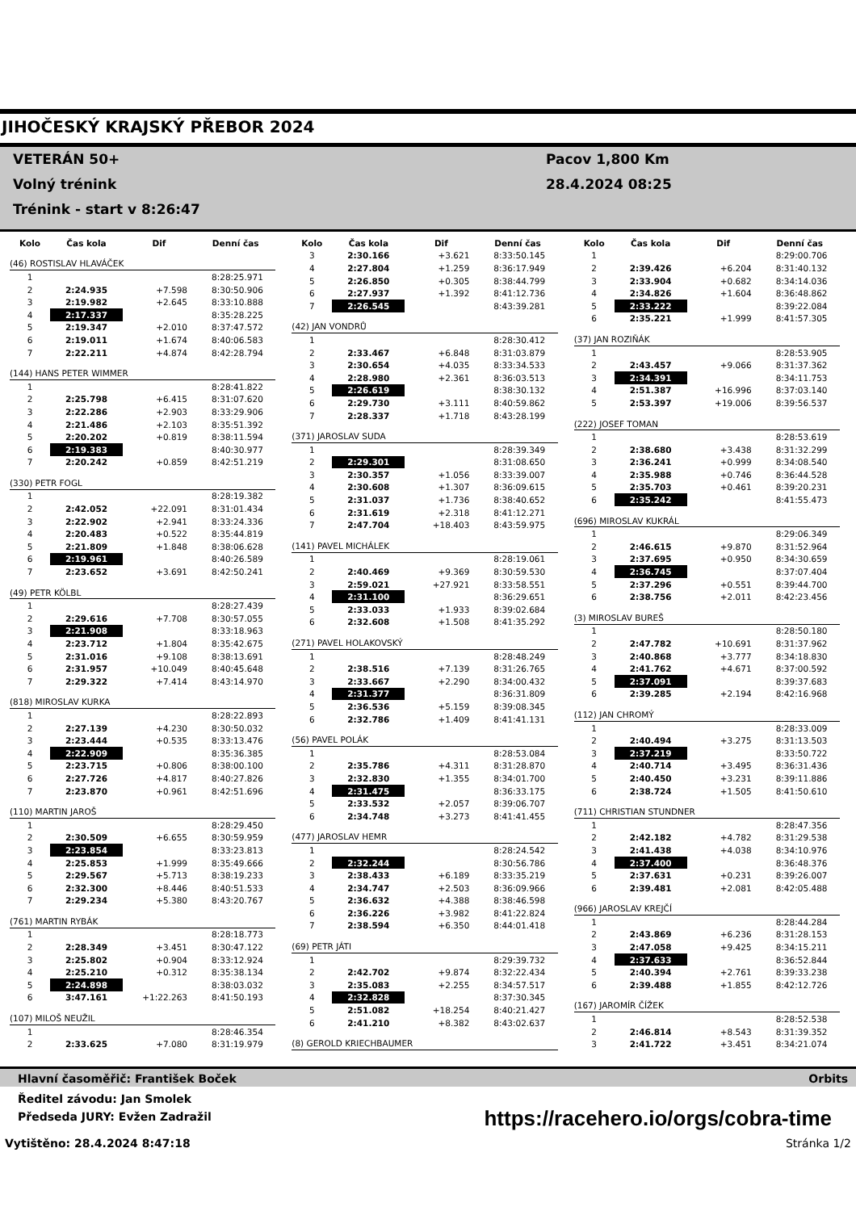JIHOČESKÝ KRAJSKÝ PŘEBOR 2024
VETERÁN 50+
Volný trénink
Trénink - start v 8:26:47
Pacov 1,800 Km
28.4.2024 08:25
| Kolo | Čas kola | Dif | Denní čas |
| --- | --- | --- | --- |
| (46) ROSTISLAV HLAVÁČEK | | | |
| 1 | | | 8:28:25.971 |
| 2 | 2:24.935 | +7.598 | 8:30:50.906 |
| 3 | 2:19.982 | +2.645 | 8:33:10.888 |
| 4 | 2:17.337 | | 8:35:28.225 |
| 5 | 2:19.347 | +2.010 | 8:37:47.572 |
| 6 | 2:19.011 | +1.674 | 8:40:06.583 |
| 7 | 2:22.211 | +4.874 | 8:42:28.794 |
| (144) HANS PETER WIMMER | | | |
| 1 | | | 8:28:41.822 |
| 2 | 2:25.798 | +6.415 | 8:31:07.620 |
| 3 | 2:22.286 | +2.903 | 8:33:29.906 |
| 4 | 2:21.486 | +2.103 | 8:35:51.392 |
| 5 | 2:20.202 | +0.819 | 8:38:11.594 |
| 6 | 2:19.383 | | 8:40:30.977 |
| 7 | 2:20.242 | +0.859 | 8:42:51.219 |
| (330) PETR FOGL | | | |
| 1 | | | 8:28:19.382 |
| 2 | 2:42.052 | +22.091 | 8:31:01.434 |
| 3 | 2:22.902 | +2.941 | 8:33:24.336 |
| 4 | 2:20.483 | +0.522 | 8:35:44.819 |
| 5 | 2:21.809 | +1.848 | 8:38:06.628 |
| 6 | 2:19.961 | | 8:40:26.589 |
| 7 | 2:23.652 | +3.691 | 8:42:50.241 |
| (49) PETR KÖLBL | | | |
| 1 | | | 8:28:27.439 |
| 2 | 2:29.616 | +7.708 | 8:30:57.055 |
| 3 | 2:21.908 | | 8:33:18.963 |
| 4 | 2:23.712 | +1.804 | 8:35:42.675 |
| 5 | 2:31.016 | +9.108 | 8:38:13.691 |
| 6 | 2:31.957 | +10.049 | 8:40:45.648 |
| 7 | 2:29.322 | +7.414 | 8:43:14.970 |
| (818) MIROSLAV KURKA | | | |
| 1 | | | 8:28:22.893 |
| 2 | 2:27.139 | +4.230 | 8:30:50.032 |
| 3 | 2:23.444 | +0.535 | 8:33:13.476 |
| 4 | 2:22.909 | | 8:35:36.385 |
| 5 | 2:23.715 | +0.806 | 8:38:00.100 |
| 6 | 2:27.726 | +4.817 | 8:40:27.826 |
| 7 | 2:23.870 | +0.961 | 8:42:51.696 |
| (110) MARTIN JAROŠ | | | |
| 1 | | | 8:28:29.450 |
| 2 | 2:30.509 | +6.655 | 8:30:59.959 |
| 3 | 2:23.854 | | 8:33:23.813 |
| 4 | 2:25.853 | +1.999 | 8:35:49.666 |
| 5 | 2:29.567 | +5.713 | 8:38:19.233 |
| 6 | 2:32.300 | +8.446 | 8:40:51.533 |
| 7 | 2:29.234 | +5.380 | 8:43:20.767 |
| (761) MARTIN RYBÁK | | | |
| 1 | | | 8:28:18.773 |
| 2 | 2:28.349 | +3.451 | 8:30:47.122 |
| 3 | 2:25.802 | +0.904 | 8:33:12.924 |
| 4 | 2:25.210 | +0.312 | 8:35:38.134 |
| 5 | 2:24.898 | | 8:38:03.032 |
| 6 | 3:47.161 | +1:22.263 | 8:41:50.193 |
| (107) MILOŠ NEUŽIL | | | |
| 1 | | | 8:28:46.354 |
| 2 | 2:33.625 | +7.080 | 8:31:19.979 |
| Kolo | Čas kola | Dif | Denní čas |
| --- | --- | --- | --- |
| 3 | 2:30.166 | +3.621 | 8:33:50.145 |
| 4 | 2:27.804 | +1.259 | 8:36:17.949 |
| 5 | 2:26.850 | +0.305 | 8:38:44.799 |
| 6 | 2:27.937 | +1.392 | 8:41:12.736 |
| 7 | 2:26.545 | | 8:43:39.281 |
| (42) JAN VONDRŮ | | | |
| 1 | | | 8:28:30.412 |
| 2 | 2:33.467 | +6.848 | 8:31:03.879 |
| 3 | 2:30.654 | +4.035 | 8:33:34.533 |
| 4 | 2:28.980 | +2.361 | 8:36:03.513 |
| 5 | 2:26.619 | | 8:38:30.132 |
| 6 | 2:29.730 | +3.111 | 8:40:59.862 |
| 7 | 2:28.337 | +1.718 | 8:43:28.199 |
| (371) JAROSLAV SUDA | | | |
| 1 | | | 8:28:39.349 |
| 2 | 2:29.301 | | 8:31:08.650 |
| 3 | 2:30.357 | +1.056 | 8:33:39.007 |
| 4 | 2:30.608 | +1.307 | 8:36:09.615 |
| 5 | 2:31.037 | +1.736 | 8:38:40.652 |
| 6 | 2:31.619 | +2.318 | 8:41:12.271 |
| 7 | 2:47.704 | +18.403 | 8:43:59.975 |
| (141) PAVEL MICHÁLEK | | | |
| 1 | | | 8:28:19.061 |
| 2 | 2:40.469 | +9.369 | 8:30:59.530 |
| 3 | 2:59.021 | +27.921 | 8:33:58.551 |
| 4 | 2:31.100 | | 8:36:29.651 |
| 5 | 2:33.033 | +1.933 | 8:39:02.684 |
| 6 | 2:32.608 | +1.508 | 8:41:35.292 |
| (271) PAVEL HOLAKOVSKÝ | | | |
| 1 | | | 8:28:48.249 |
| 2 | 2:38.516 | +7.139 | 8:31:26.765 |
| 3 | 2:33.667 | +2.290 | 8:34:00.432 |
| 4 | 2:31.377 | | 8:36:31.809 |
| 5 | 2:36.536 | +5.159 | 8:39:08.345 |
| 6 | 2:32.786 | +1.409 | 8:41:41.131 |
| (56) PAVEL POLÁK | | | |
| 1 | | | 8:28:53.084 |
| 2 | 2:35.786 | +4.311 | 8:31:28.870 |
| 3 | 2:32.830 | +1.355 | 8:34:01.700 |
| 4 | 2:31.475 | | 8:36:33.175 |
| 5 | 2:33.532 | +2.057 | 8:39:06.707 |
| 6 | 2:34.748 | +3.273 | 8:41:41.455 |
| (477) JAROSLAV HEMR | | | |
| 1 | | | 8:28:24.542 |
| 2 | 2:32.244 | | 8:30:56.786 |
| 3 | 2:38.433 | +6.189 | 8:33:35.219 |
| 4 | 2:34.747 | +2.503 | 8:36:09.966 |
| 5 | 2:36.632 | +4.388 | 8:38:46.598 |
| 6 | 2:36.226 | +3.982 | 8:41:22.824 |
| 7 | 2:38.594 | +6.350 | 8:44:01.418 |
| (69) PETR JÁTI | | | |
| 1 | | | 8:29:39.732 |
| 2 | 2:42.702 | +9.874 | 8:32:22.434 |
| 3 | 2:35.083 | +2.255 | 8:34:57.517 |
| 4 | 2:32.828 | | 8:37:30.345 |
| 5 | 2:51.082 | +18.254 | 8:40:21.427 |
| 6 | 2:41.210 | +8.382 | 8:43:02.637 |
| (8) GEROLD KRIECHBAUMER | | | |
| Kolo | Čas kola | Dif | Denní čas |
| --- | --- | --- | --- |
| 1 | | | 8:29:00.706 |
| 2 | 2:39.426 | +6.204 | 8:31:40.132 |
| 3 | 2:33.904 | +0.682 | 8:34:14.036 |
| 4 | 2:34.826 | +1.604 | 8:36:48.862 |
| 5 | 2:33.222 | | 8:39:22.084 |
| 6 | 2:35.221 | +1.999 | 8:41:57.305 |
| (37) JAN ROZIŇÁK | | | |
| 1 | | | 8:28:53.905 |
| 2 | 2:43.457 | +9.066 | 8:31:37.362 |
| 3 | 2:34.391 | | 8:34:11.753 |
| 4 | 2:51.387 | +16.996 | 8:37:03.140 |
| 5 | 2:53.397 | +19.006 | 8:39:56.537 |
| (222) JOSEF TOMAN | | | |
| 1 | | | 8:28:53.619 |
| 2 | 2:38.680 | +3.438 | 8:31:32.299 |
| 3 | 2:36.241 | +0.999 | 8:34:08.540 |
| 4 | 2:35.988 | +0.746 | 8:36:44.528 |
| 5 | 2:35.703 | +0.461 | 8:39:20.231 |
| 6 | 2:35.242 | | 8:41:55.473 |
| (696) MIROSLAV KUKRÁL | | | |
| 1 | | | 8:29:06.349 |
| 2 | 2:46.615 | +9.870 | 8:31:52.964 |
| 3 | 2:37.695 | +0.950 | 8:34:30.659 |
| 4 | 2:36.745 | | 8:37:07.404 |
| 5 | 2:37.296 | +0.551 | 8:39:44.700 |
| 6 | 2:38.756 | +2.011 | 8:42:23.456 |
| (3) MIROSLAV BUREŠ | | | |
| 1 | | | 8:28:50.180 |
| 2 | 2:47.782 | +10.691 | 8:31:37.962 |
| 3 | 2:40.868 | +3.777 | 8:34:18.830 |
| 4 | 2:41.762 | +4.671 | 8:37:00.592 |
| 5 | 2:37.091 | | 8:39:37.683 |
| 6 | 2:39.285 | +2.194 | 8:42:16.968 |
| (112) JAN CHROMÝ | | | |
| 1 | | | 8:28:33.009 |
| 2 | 2:40.494 | +3.275 | 8:31:13.503 |
| 3 | 2:37.219 | | 8:33:50.722 |
| 4 | 2:40.714 | +3.495 | 8:36:31.436 |
| 5 | 2:40.450 | +3.231 | 8:39:11.886 |
| 6 | 2:38.724 | +1.505 | 8:41:50.610 |
| (711) CHRISTIAN STUNDNER | | | |
| 1 | | | 8:28:47.356 |
| 2 | 2:42.182 | +4.782 | 8:31:29.538 |
| 3 | 2:41.438 | +4.038 | 8:34:10.976 |
| 4 | 2:37.400 | | 8:36:48.376 |
| 5 | 2:37.631 | +0.231 | 8:39:26.007 |
| 6 | 2:39.481 | +2.081 | 8:42:05.488 |
| (966) JAROSLAV KREJČÍ | | | |
| 1 | | | 8:28:44.284 |
| 2 | 2:43.869 | +6.236 | 8:31:28.153 |
| 3 | 2:47.058 | +9.425 | 8:34:15.211 |
| 4 | 2:37.633 | | 8:36:52.844 |
| 5 | 2:40.394 | +2.761 | 8:39:33.238 |
| 6 | 2:39.488 | +1.855 | 8:42:12.726 |
| (167) JAROMÍR ČÍŽEK | | | |
| 1 | | | 8:28:52.538 |
| 2 | 2:46.814 | +8.543 | 8:31:39.352 |
| 3 | 2:41.722 | +3.451 | 8:34:21.074 |
Hlavní časoměřič: František Boček Orbits
Ředitel závodu: Jan Smolek
Předseda JURY: Evžen Zadražil
https://racehero.io/orgs/cobra-time
Vytištěno: 28.4.2024 8:47:18 Stránka 1/2